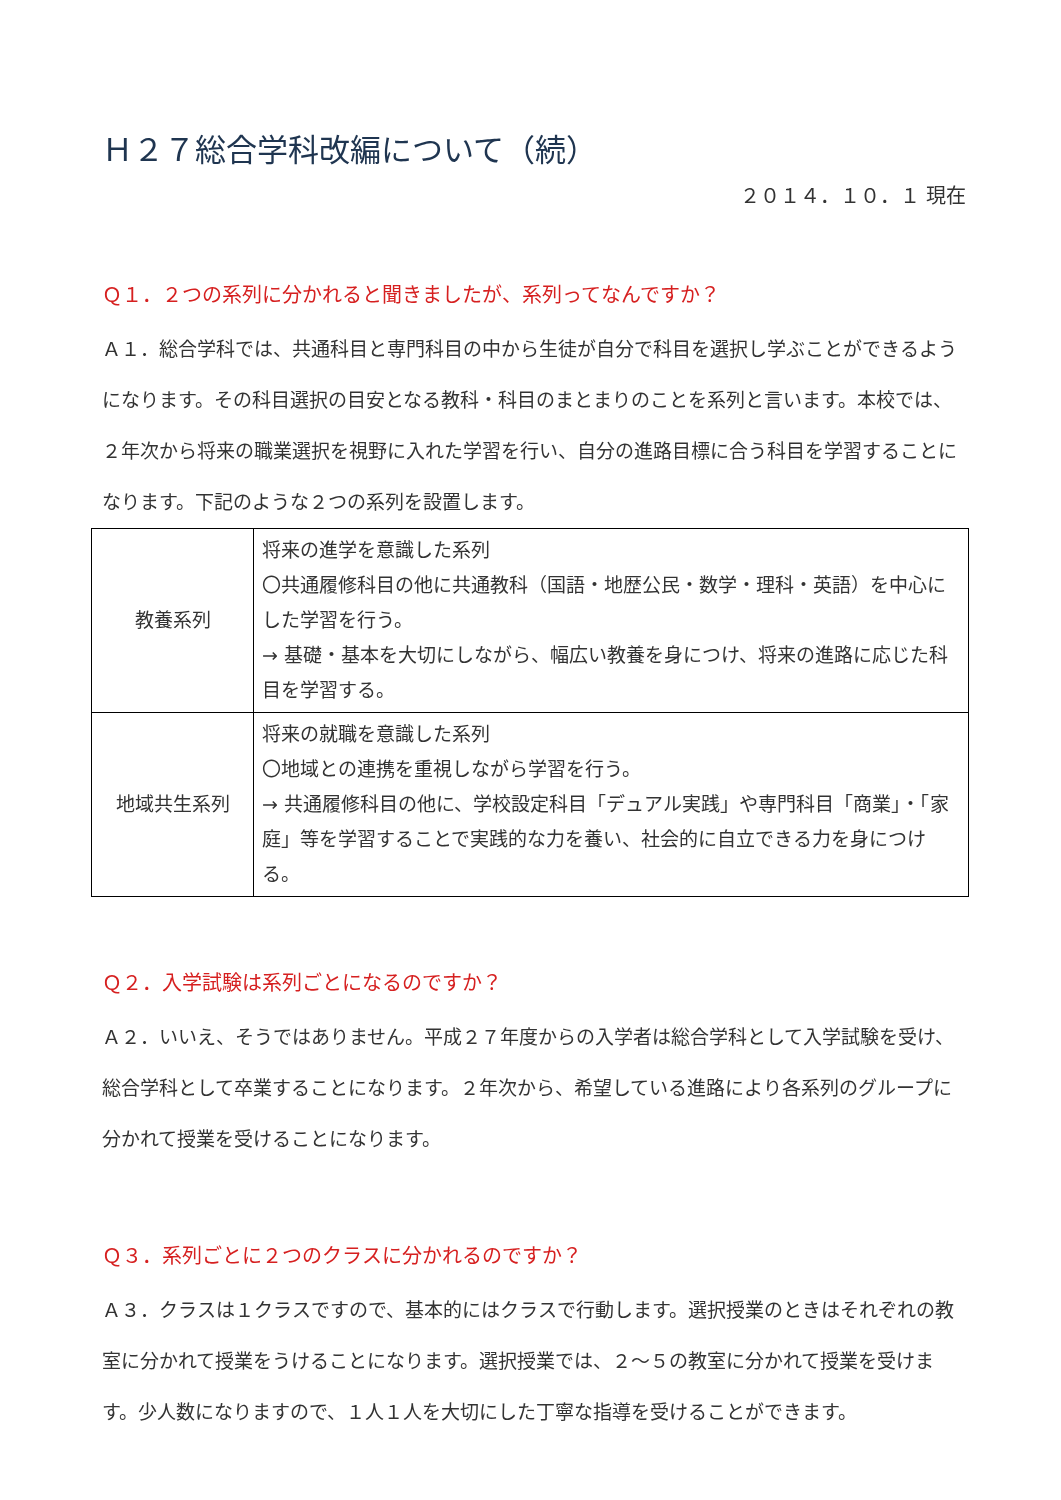Ｈ２７総合学科改編について（続）
２０１４．１０．１ 現在
Ｑ１．２つの系列に分かれると聞きましたが、系列ってなんですか？
Ａ１．総合学科では、共通科目と専門科目の中から生徒が自分で科目を選択し学ぶことができるようになります。その科目選択の目安となる教科・科目のまとまりのことを系列と言います。本校では、２年次から将来の職業選択を視野に入れた学習を行い、自分の進路目標に合う科目を学習することになります。下記のような２つの系列を設置します。
| 教養系列 | 将来の進学を意識した系列 〇共通履修科目の他に共通教科（国語・地歴公民・数学・理科・英語）を中心にした学習を行う。 → 基礎・基本を大切にしながら、幅広い教養を身につけ、将来の進路に応じた科目を学習する。 |
| 地域共生系列 | 将来の就職を意識した系列 〇地域との連携を重視しながら学習を行う。 → 共通履修科目の他に、学校設定科目「デュアル実践」や専門科目「商業」・「家庭」等を学習することで実践的な力を養い、社会的に自立できる力を身につける。 |
Ｑ２．入学試験は系列ごとになるのですか？
Ａ２．いいえ、そうではありません。平成２７年度からの入学者は総合学科として入学試験を受け、総合学科として卒業することになります。２年次から、希望している進路により各系列のグループに分かれて授業を受けることになります。
Ｑ３．系列ごとに２つのクラスに分かれるのですか？
Ａ３．クラスは１クラスですので、基本的にはクラスで行動します。選択授業のときはそれぞれの教室に分かれて授業をうけることになります。選択授業では、２～５の教室に分かれて授業を受けます。少人数になりますので、１人１人を大切にした丁寧な指導を受けることができます。